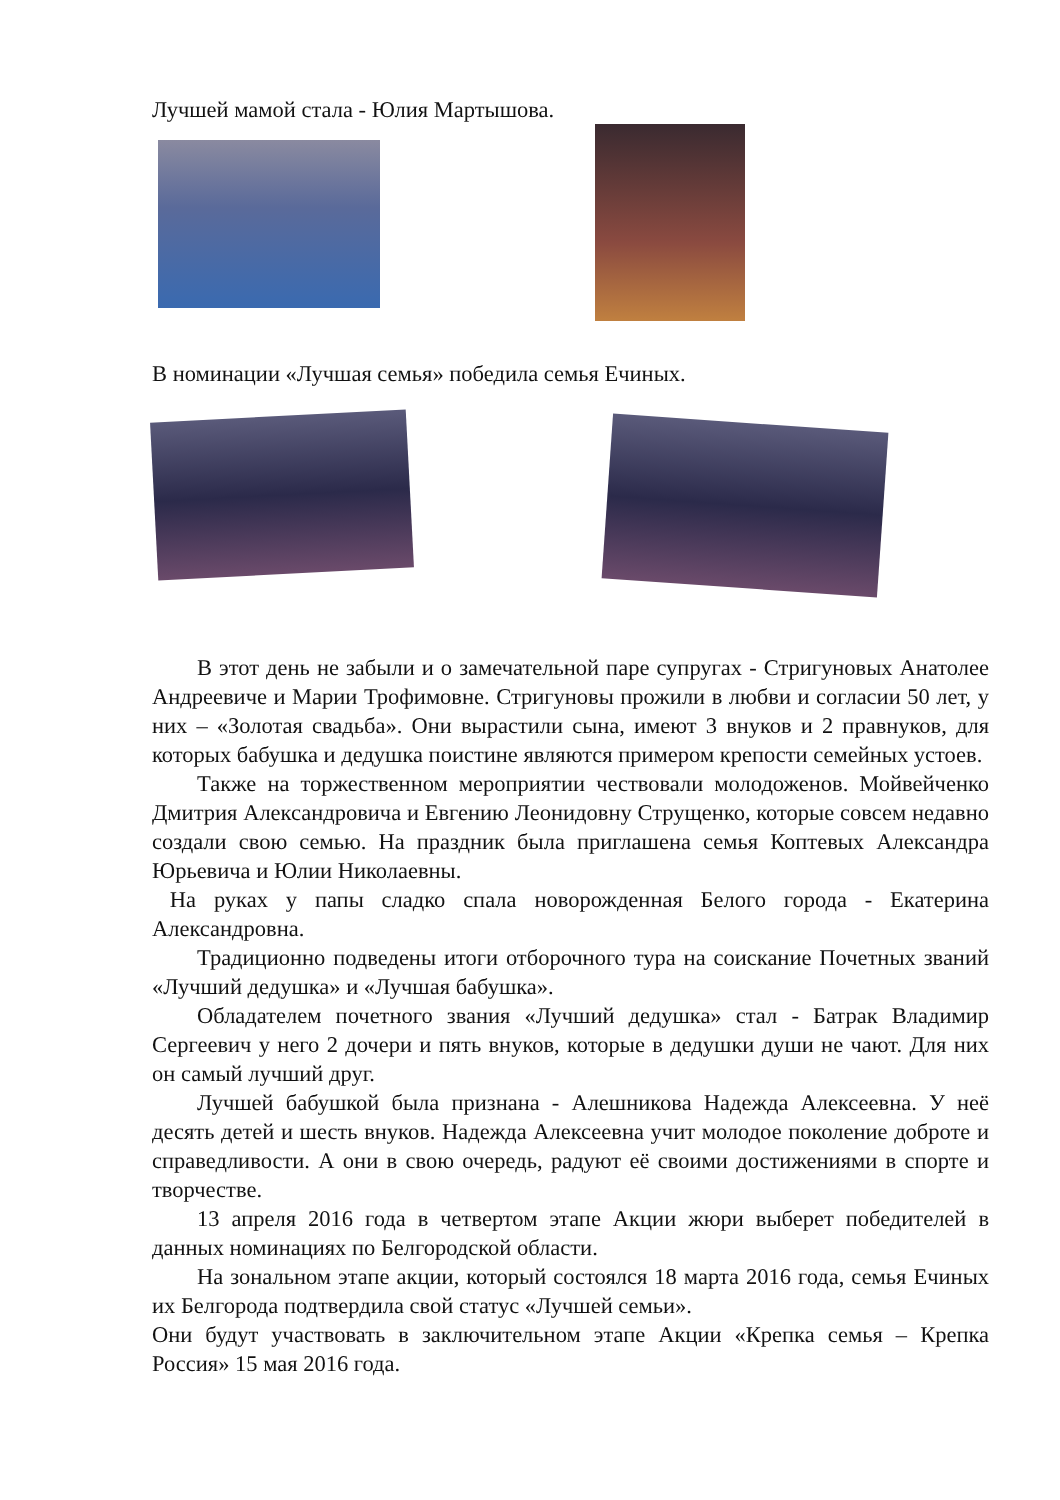Лучшей мамой стала - Юлия Мартышова.
В номинации «Лучшая семья» победила семья Ечиных.
В этот день не забыли и о замечательной паре супругах - Стригуновых Анатолее Андреевиче и Марии Трофимовне. Стригуновы прожили в любви и согласии 50 лет, у них – «Золотая свадьба». Они вырастили сына, имеют 3 внуков и 2 правнуков, для которых бабушка и дедушка поистине являются примером крепости семейных устоев.
Также на торжественном мероприятии чествовали молодоженов. Мойвейченко Дмитрия Александровича и Евгению Леонидовну Струщенко, которые совсем недавно создали свою семью. На праздник была приглашена семья Коптевых Александра Юрьевича и Юлии Николаевны.
На руках у папы сладко спала новорожденная Белого города - Екатерина Александровна.
Традиционно подведены итоги отборочного тура на соискание Почетных званий «Лучший дедушка» и «Лучшая бабушка».
Обладателем почетного звания «Лучший дедушка» стал - Батрак Владимир Сергеевич у него 2 дочери и пять внуков, которые в дедушки души не чают. Для них он самый лучший друг.
Лучшей бабушкой была признана - Алешникова Надежда Алексеевна. У неё десять детей и шесть внуков. Надежда Алексеевна учит молодое поколение доброте и справедливости. А они в свою очередь, радуют её своими достижениями в спорте и творчестве.
13 апреля 2016 года в четвертом этапе Акции жюри выберет победителей в данных номинациях по Белгородской области.
На зональном этапе акции, который состоялся 18 марта 2016 года, семья Ечиных их Белгорода подтвердила свой статус «Лучшей семьи».
Они будут участвовать в заключительном этапе Акции «Крепка семья – Крепка Россия» 15 мая 2016 года.